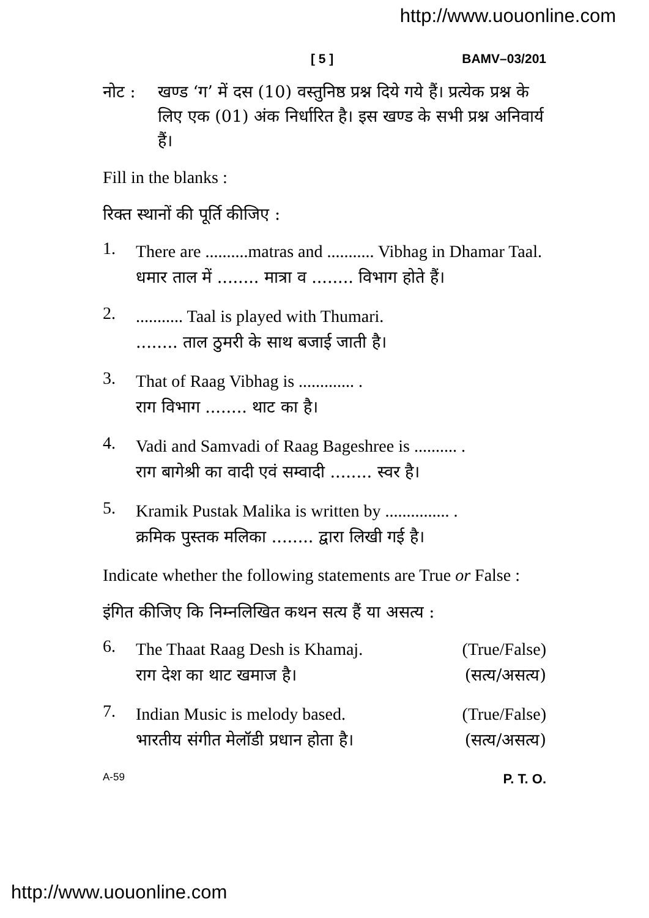http://www.uouonline.com
[ 5 ] BAMV–03/201
नोट : खण्ड ‘ग’ में दस (10) वस्तुनिष्ठ प्रश्न दिये गये हैं। प्रत्येक प्रश्न के लिए एक (01) अंक निर्धारित है। इस खण्ड के सभी प्रश्न अनिवार्य हैं।
Fill in the blanks :
रिक्त स्थानों की पूर्ति कीजिए :
1.
There are ..........matras and ........... Vibhag in Dhamar Taal.
धमार ताल में ........ मात्रा व ........ विभाग होते हैं।
2.
........... Taal is played with Thumari.
........ ताल ठुमरी के साथ बजाई जाती है।
3.
That of Raag Vibhag is ............. .
राग विभाग ........ थाट का है।
4.
Vadi and Samvadi of Raag Bageshree is .......... .
राग बागेश्री का वादी एवं सम्वादी ........ स्वर है।
5.
Kramik Pustak Malika is written by ............... .
क्रमिक पुस्तक मलिका ........ द्वारा लिखी गई है।
Indicate whether the following statements are True or False :
इंगित कीजिए कि निम्नलिखित कथन सत्य हैं या असत्य :
6.
The Thaat Raag Desh is Khamaj. (True/False)
राग देश का थाट खमाज है। (सत्य/असत्य)
7.
Indian Music is melody based. (True/False)
भारतीय संगीत मेलॉडी प्रधान होता है। (सत्य/असत्य)
A-59 P. T. O.
http://www.uouonline.com